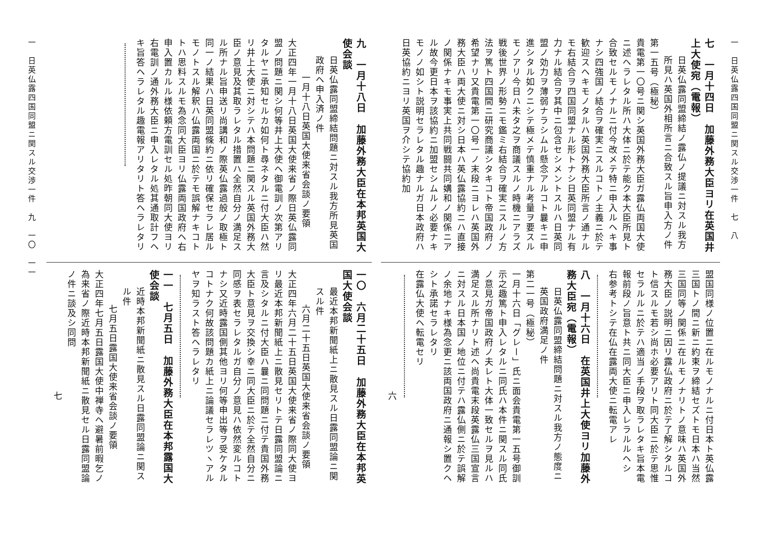一　日英仏露四国同盟ニ関スル交渉一件　七　八
七　一月十四日　加藤外務大臣ヨリ在英国井上大使宛（電報）
日英仏露同盟締結ノ露仏ノ提議ニ対スル我方所見ハ英国外相所言ニ合致スル旨申入方ノ件
第一五号（極秘）
貴電第一〇号ニ関シ英国外務大臣ガ露仏両国大使ニ述ヘラレタル所ハ大体ニ於テ能ク本大臣所見ト合致セルモノナルニ付今改メテ特ニ申入ルヘキ事ナシ四強国ノ結合ヲ確実ニスルコトノ主義ニ於テ歓迎スヘキモノタルハ英国外務大臣所言ノ通ナルモ右結合ヲ四国同盟ナル形トナシ日英同盟ナル有力ナル結合ヲ其中ニ包含セシメントスルハ日英同盟ノ効力ヲ薄弱ナラシムル懸念アルコト曩キニ申進シタル如クニシテ極メテ慎重ナル考量ヲ要スルモノアリ今日ハ未タ之ヲ商議スルノ時機ニアラズ戦後世界ノ形勢ニモ鑑ミ右結合ヲ確実ニスルノ方法ヲ篤ト四国間ニ研究商議シタキコト帝国政府ノ希望ナリ又貴電第一〇号一ノ末段ニヨレハ英国外務大臣ハ両大使ニ対シ日本ハ英仏露協約ニハ直接ノ関係ナキモ事実上共同戦闘共同媾和ノ関係ニアル故今更日本ヲ該協約ニ加盟セシムルノ必要ナキモノノ如シト説明セラレタル趣ナルガ日本政府ハ日英協約ニヨリ英国ヲ介シテ協約加
盟国同様ノ位置ニ在ルモノナルニ付日本ト英仏露三国トノ間ニ新ニ約束ヲ締結セズトモ日本ハ当然三国同等ノ関係ニ在ルモノナリトノ意味ハ英国外務大臣ノ説明ニ因リ露仏政府ニ於テ了解シタルコト信スルモ若シ尚ホ必要アリト同大臣ニ於テ思惟セラルルニ於テハ適当ノ手段ヲ取ラレタキ旨本電報前段ノ旨意ト共ニ同大臣ニ申入レラルルヘシ
右参考トシテ在仏在露両大使ニ転電アレ
八　一月十六日　在英国井上大使ヨリ加藤外務大臣宛（電報）
日英仏露同盟締結問題ニ対スル我方ノ態度ニ英国政府満足ノ件
第二一号（極秘）
一月十六日「グレー」氏ニ面会貴電第一五号御訓示之趣篤ト申入レタルニ同氏ハ本件ニ関スル同氏ノ意見ガ帝国政府ノ夫レト大体一致セルヲ見ルハ満足スル所ナリト述ヘ尚貴電末段英露仏三国宣言ニ対スル日本国ノ地位ニ付テハ露仏側ニ於テ誤解ノ余地ナキ様為念更ニ該両国政府ニ通報シ置クヘシト承諾セラレタリ
在露仏大使ヘ転電セリ
六
九　一月十八日　加藤外務大臣在本邦英国大使会談
日英仏露同盟締結問題ニ対スル我方所見英国政府ヘ申入済ノ件
一月十八日英国大使来省会談ノ要領
大正四年一月十八日英国大使来省ノ際日英仏露同盟ノ問題ニ関シ何等井上大使ヘ御電訓ノ次第アリタルヤニ承知セルカ如何ト尋ネタルニ付大臣ハ然リ井上大使ニ対シテハ本問題ニ関スル英国外務大臣ノ意見及其取ラレタル措置ハ全然自分ノ満足スル所ナル旨申送リ尚講和ノ際英仏露過般ノ取極ト同一ノ結果ハ日英同盟條約ニ依リ確保セラレ居ルモノトスル解釈ハ仏露両国ニ於テモ誤解ナキコトトハ思料スルモ為念同大臣ヨリ仏露両国政府ヘ右申入置カルル様依頼方電訓セル処昨朝同大使ヨリ右電訓ノ通外務大臣ニ申入レタル処其通取計フヘキ旨答ヘラレタル趣電報アリタリト答ヘラレタリ
一〇　六月二十五日　加藤外務大臣在本邦英国大使会談
最近本邦新聞紙上ニ散見スル日露同盟論ニ関スル件
六月二十五日英国大使来省会談ノ要領
大正四年六月二十五日英国大使来省ノ際同大使ヨリ最近本邦新聞紙上ニ散見セリトテ日露同盟論ニ言及シタルニ付大臣ハ曩ニ同問題ニ付テ貴国外務大臣ト意見ヲ交換シ幸ニ同大臣ニ於テ全然自分ニ同感ヲ表セラレタルガ自分ノ意見ハ依然変ルコトナシ又近時露国側其他ヨリ何等申出等ヲ受ケタルコトナク何故該問題カ紙上ニ論議セラレツヽアルヤヲ知ラスト答ヘラレタリ
一一　七月五日　加藤外務大臣在本邦露国大使会談
近時本邦新聞紙ニ散見スル日露同盟論ニ関スル件
七月五日露国大使来省会談ノ要領
大正四年七月五日露国大使中禅寺ヘ避暑前暇乞ノ為来省ノ際近時本邦新聞紙ニ散見セル日露同盟論ノ件ニ談及シ同問
七
一　日英仏露四国同盟ニ関スル交渉一件　九　一〇　一一